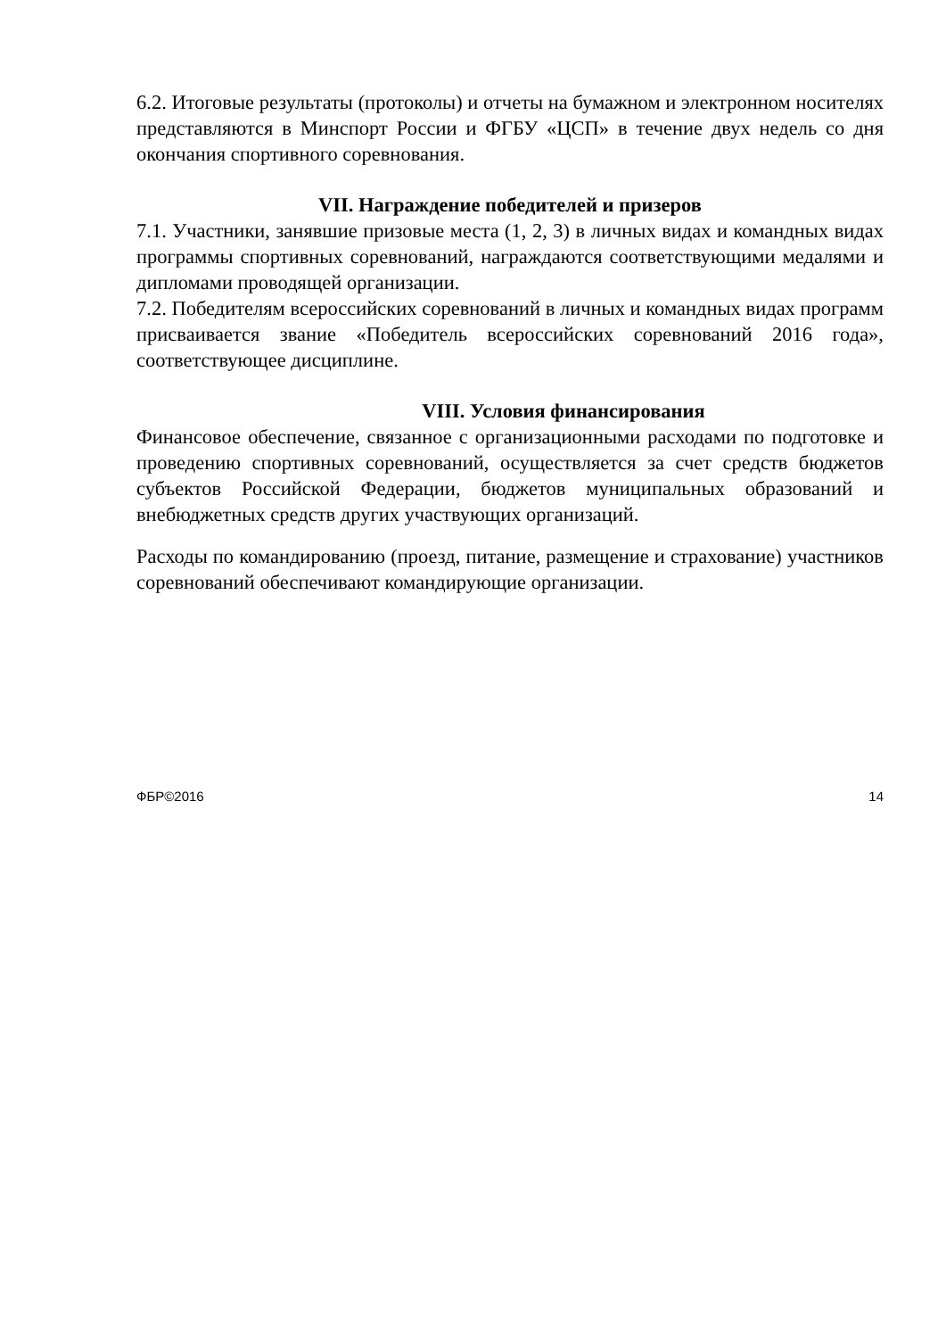6.2. Итоговые результаты (протоколы) и отчеты на бумажном и электронном носителях представляются в Минспорт России и ФГБУ «ЦСП» в течение двух недель со дня окончания спортивного соревнования.
VII. Награждение победителей и призеров
7.1. Участники, занявшие призовые места (1, 2, 3) в личных видах и командных видах программы спортивных соревнований, награждаются соответствующими медалями и дипломами проводящей организации.
7.2. Победителям всероссийских соревнований в личных и командных видах программ присваивается звание «Победитель всероссийских соревнований 2016 года», соответствующее дисциплине.
VIII. Условия финансирования
Финансовое обеспечение, связанное с организационными расходами по подготовке и проведению спортивных соревнований, осуществляется за счет средств бюджетов субъектов Российской Федерации, бюджетов муниципальных образований и внебюджетных средств других участвующих организаций.
Расходы по командированию (проезд, питание, размещение и страхование) участников соревнований обеспечивают командирующие организации.
ФБР©2016 14